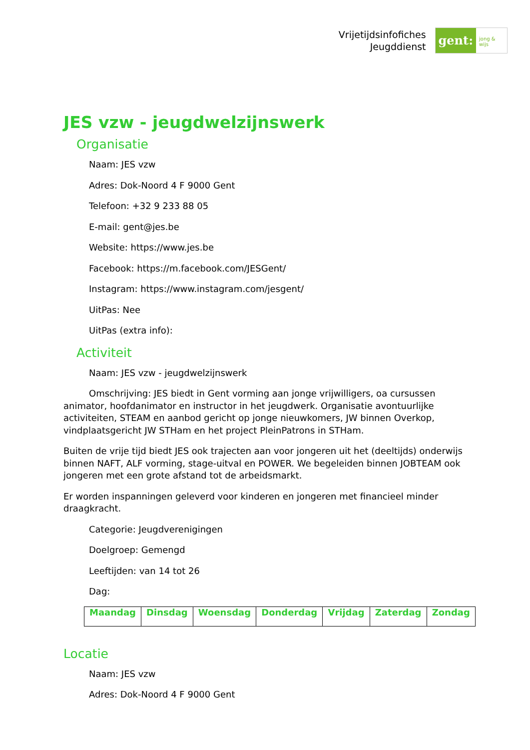Vrijetijdsinfofiches
Jeugddienst
gent:
jong & wijs
JES vzw - jeugdwelzijnswerk
Organisatie
Naam: JES vzw
Adres: Dok-Noord 4 F 9000 Gent
Telefoon: +32 9 233 88 05
E-mail: gent@jes.be
Website: https://www.jes.be
Facebook: https://m.facebook.com/JESGent/
Instagram: https://www.instagram.com/jesgent/
UitPas: Nee
UitPas (extra info):
Activiteit
Naam: JES vzw - jeugdwelzijnswerk
Omschrijving: JES biedt in Gent vorming aan jonge vrijwilligers, oa cursussen animator, hoofdanimator en instructor in het jeugdwerk. Organisatie avontuurlijke activiteiten, STEAM en aanbod gericht op jonge nieuwkomers, JW binnen Overkop, vindplaatsgericht JW STHam en het project PleinPatrons in STHam.
Buiten de vrije tijd biedt JES ook trajecten aan voor jongeren uit het (deeltijds) onderwijs binnen NAFT, ALF vorming, stage-uitval en POWER. We begeleiden binnen JOBTEAM ook jongeren met een grote afstand tot de arbeidsmarkt.
Er worden inspanningen geleverd voor kinderen en jongeren met financieel minder draagkracht.
Categorie: Jeugdverenigingen
Doelgroep: Gemengd
Leeftijden: van 14 tot 26
Dag:
| Maandag | Dinsdag | Woensdag | Donderdag | Vrijdag | Zaterdag | Zondag |
| --- | --- | --- | --- | --- | --- | --- |
Locatie
Naam: JES vzw
Adres: Dok-Noord 4 F 9000 Gent